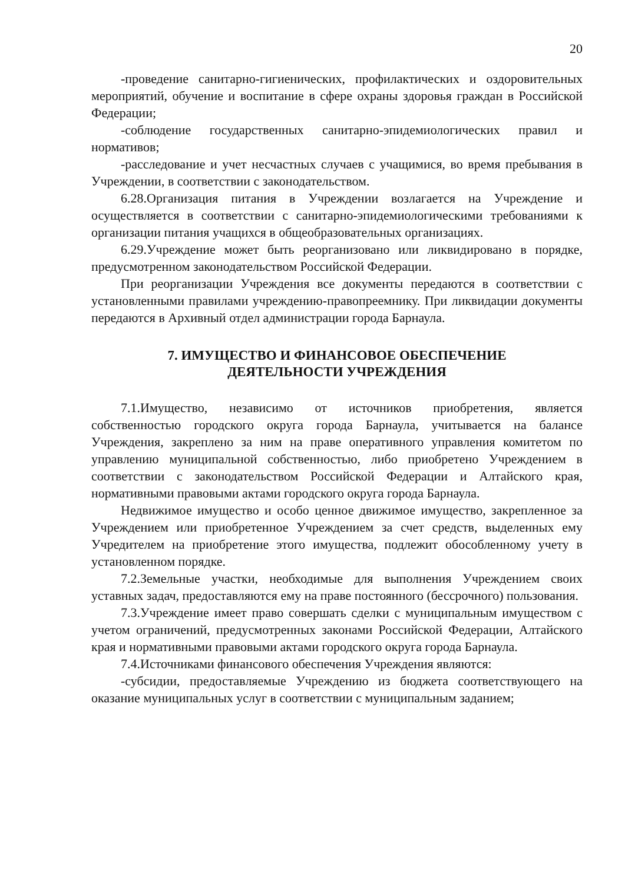20
-проведение санитарно-гигиенических, профилактических и оздоровительных мероприятий, обучение и воспитание в сфере охраны здоровья граждан в Российской Федерации;
-соблюдение государственных санитарно-эпидемиологических правил и нормативов;
-расследование и учет несчастных случаев с учащимися, во время пребывания в Учреждении, в соответствии с законодательством.
6.28.Организация питания в Учреждении возлагается на Учреждение и осуществляется в соответствии с санитарно-эпидемиологическими требованиями к организации питания учащихся в общеобразовательных организациях.
6.29.Учреждение может быть реорганизовано или ликвидировано в порядке, предусмотренном законодательством Российской Федерации.
При реорганизации Учреждения все документы передаются в соответствии с установленными правилами учреждению-правопреемнику. При ликвидации документы передаются в Архивный отдел администрации города Барнаула.
7. ИМУЩЕСТВО И ФИНАНСОВОЕ ОБЕСПЕЧЕНИЕ
ДЕЯТЕЛЬНОСТИ УЧРЕЖДЕНИЯ
7.1.Имущество, независимо от источников приобретения, является собственностью городского округа города Барнаула, учитывается на балансе Учреждения, закреплено за ним на праве оперативного управления комитетом по управлению муниципальной собственностью, либо приобретено Учреждением в соответствии с законодательством Российской Федерации и Алтайского края, нормативными правовыми актами городского округа города Барнаула.
Недвижимое имущество и особо ценное движимое имущество, закрепленное за Учреждением или приобретенное Учреждением за счет средств, выделенных ему Учредителем на приобретение этого имущества, подлежит обособленному учету в установленном порядке.
7.2.Земельные участки, необходимые для выполнения Учреждением своих уставных задач, предоставляются ему на праве постоянного (бессрочного) пользования.
7.3.Учреждение имеет право совершать сделки с муниципальным имуществом с учетом ограничений, предусмотренных законами Российской Федерации, Алтайского края и нормативными правовыми актами городского округа города Барнаула.
7.4.Источниками финансового обеспечения Учреждения являются:
-субсидии, предоставляемые Учреждению из бюджета соответствующего на оказание муниципальных услуг в соответствии с муниципальным заданием;